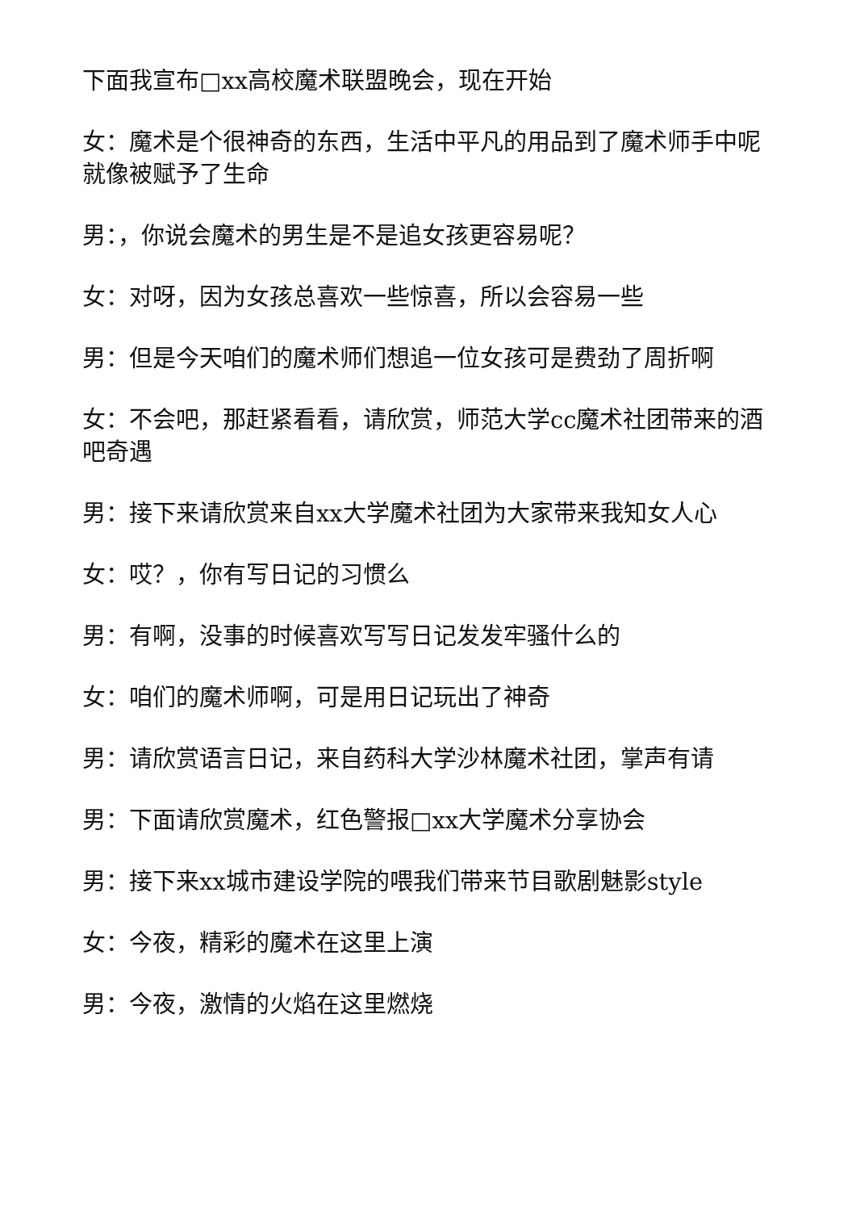下面我宣布□xx高校魔术联盟晚会，现在开始
女：魔术是个很神奇的东西，生活中平凡的用品到了魔术师手中呢就像被赋予了生命
男：，你说会魔术的男生是不是追女孩更容易呢？
女：对呀，因为女孩总喜欢一些惊喜，所以会容易一些
男：但是今天咱们的魔术师们想追一位女孩可是费劲了周折啊
女：不会吧，那赶紧看看，请欣赏，师范大学cc魔术社团带来的酒吧奇遇
男：接下来请欣赏来自xx大学魔术社团为大家带来我知女人心
女：哎？，你有写日记的习惯么
男：有啊，没事的时候喜欢写写日记发发牢骚什么的
女：咱们的魔术师啊，可是用日记玩出了神奇
男：请欣赏语言日记，来自药科大学沙林魔术社团，掌声有请
男：下面请欣赏魔术，红色警报□xx大学魔术分享协会
男：接下来xx城市建设学院的喂我们带来节目歌剧魅影style
女：今夜，精彩的魔术在这里上演
男：今夜，激情的火焰在这里燃烧